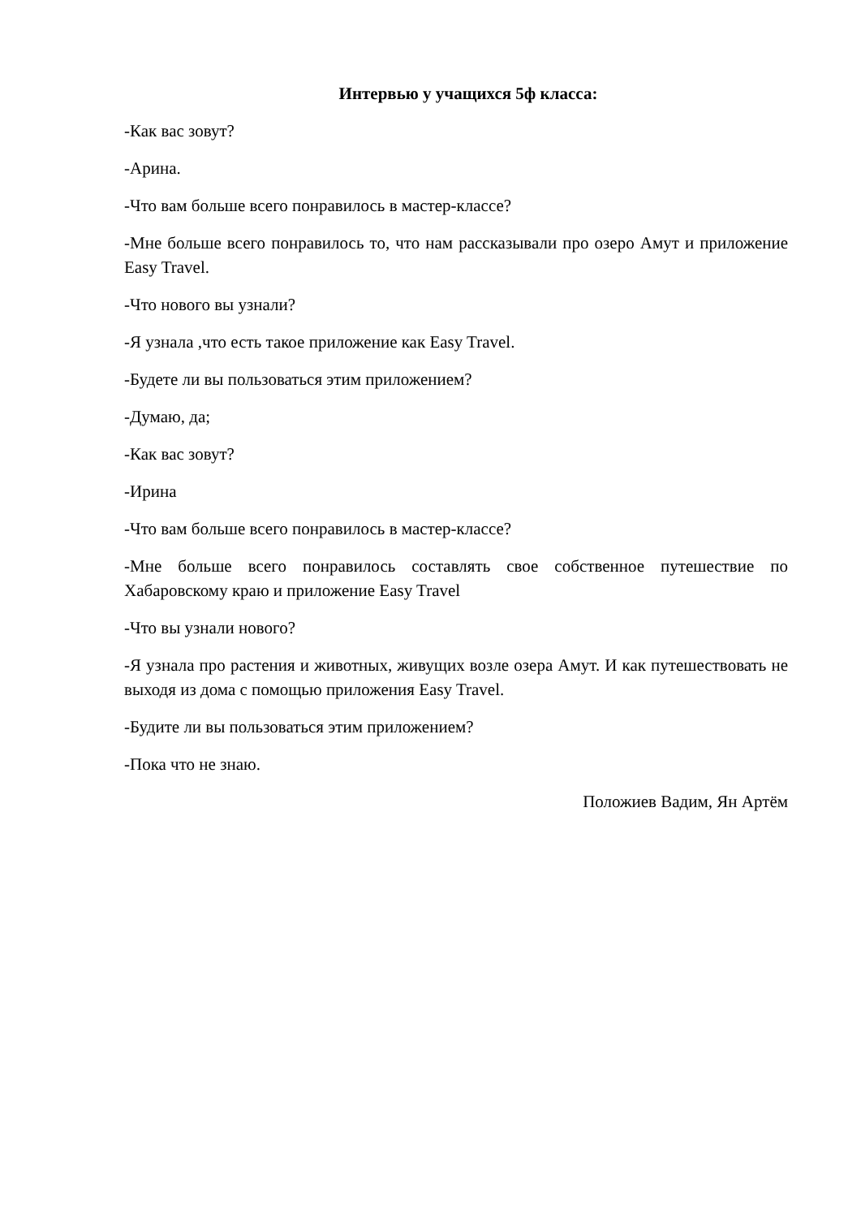Интервью у учащихся 5ф класса:
-Как вас зовут?
-Арина.
-Что вам больше всего понравилось в мастер-классе?
-Мне больше всего понравилось то, что нам рассказывали про озеро Амут и приложение Easy Travel.
-Что нового вы узнали?
-Я узнала ,что есть такое приложение как Easy Travel.
-Будете ли вы пользоваться этим приложением?
-Думаю, да;
-Как вас зовут?
-Ирина
-Что вам больше всего понравилось в мастер-классе?
-Мне больше всего понравилось составлять свое собственное путешествие по Хабаровскому краю и приложение Easy Travel
-Что вы узнали нового?
-Я узнала про растения и животных, живущих возле озера Амут. И как путешествовать не выходя из дома с помощью приложения Easy Travel.
-Будите ли вы пользоваться этим приложением?
-Пока что не знаю.
Положиев Вадим, Ян Артём